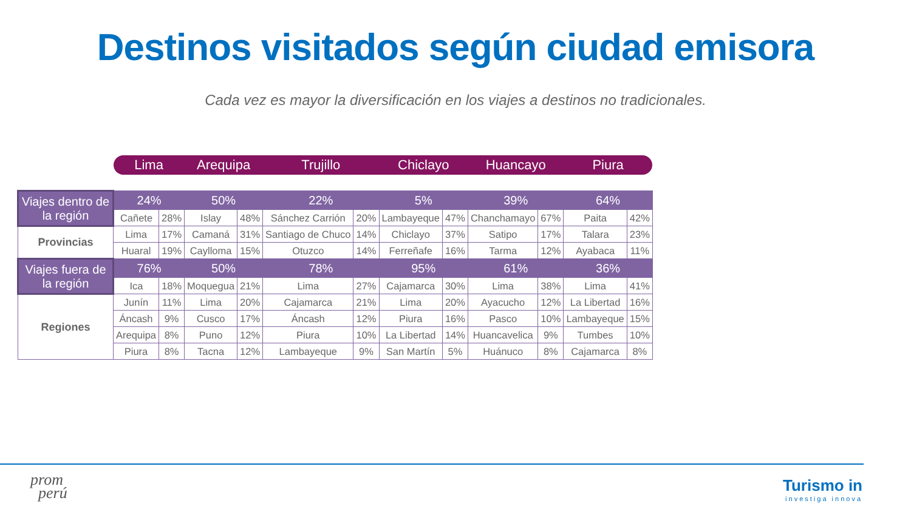Destinos visitados según ciudad emisora
Cada vez es mayor la diversificación en los viajes a destinos no tradicionales.
| | Lima | | Arequipa | | Trujillo | | Chiclayo | | Huancayo | | Piura | |
| --- | --- | --- | --- | --- | --- | --- | --- | --- | --- | --- | --- | --- |
| Viajes dentro de la región | 24% | | 50% | | 22% | | 5% | | 39% | | 64% | |
| | Cañete | 28% | Islay | 48% | Sánchez Carrión | 20% | Lambayeque | 47% | Chanchamayo | 67% | Paita | 42% |
| Provincias | Lima | 17% | Camaná | 31% | Santiago de Chuco | 14% | Chiclayo | 37% | Satipo | 17% | Talara | 23% |
| | Huaral | 19% | Caylloma | 15% | Otuzco | 14% | Ferreñafe | 16% | Tarma | 12% | Ayabaca | 11% |
| Viajes fuera de la región | 76% | | 50% | | 78% | | 95% | | 61% | | 36% | |
| | Ica | 18% | Moquegua | 21% | Lima | 27% | Cajamarca | 30% | Lima | 38% | Lima | 41% |
| Regiones | Junín | 11% | Lima | 20% | Cajamarca | 21% | Lima | 20% | Ayacucho | 12% | La Libertad | 16% |
| | Áncash | 9% | Cusco | 17% | Áncash | 12% | Piura | 16% | Pasco | 10% | Lambayeque | 15% |
| | Arequipa | 8% | Puno | 12% | Piura | 10% | La Libertad | 14% | Huancavelica | 9% | Tumbes | 10% |
| | Piura | 8% | Tacna | 12% | Lambayeque | 9% | San Martín | 5% | Huánuco | 8% | Cajamarca | 8% |
prom
perú
Turismo in
investiga innova